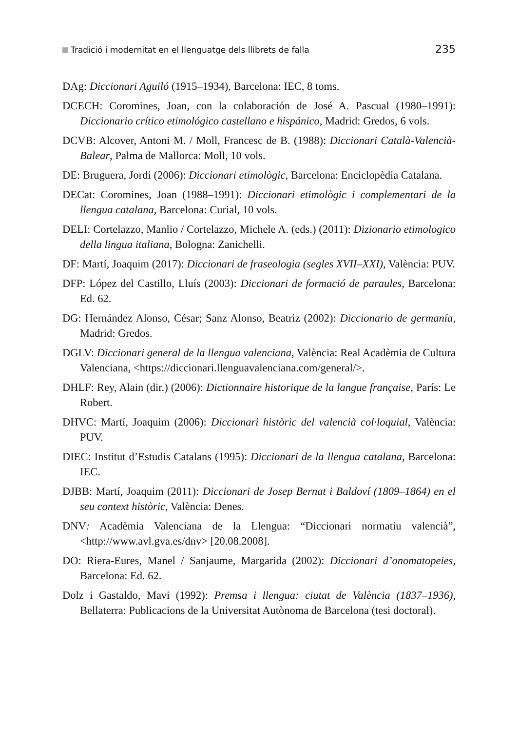Tradició i modernitat en el llenguatge dels llibrets de falla 235
DAg: Diccionari Aguiló (1915–1934), Barcelona: IEC, 8 toms.
DCECH: Coromines, Joan, con la colaboración de José A. Pascual (1980–1991): Diccionario crítico etimológico castellano e hispánico, Madrid: Gredos, 6 vols.
DCVB: Alcover, Antoni M. / Moll, Francesc de B. (1988): Diccionari Català-Valencià-Balear, Palma de Mallorca: Moll, 10 vols.
DE: Bruguera, Jordi (2006): Diccionari etimològic, Barcelona: Enciclopèdia Catalana.
DECat: Coromines, Joan (1988–1991): Diccionari etimològic i complementari de la llengua catalana, Barcelona: Curial, 10 vols.
DELI: Cortelazzo, Manlio / Cortelazzo, Michele A. (eds.) (2011): Dizionario etimologico della lingua italiana, Bologna: Zanichelli.
DF: Martí, Joaquim (2017): Diccionari de fraseologia (segles XVII–XXI), València: PUV.
DFP: López del Castillo, Lluís (2003): Diccionari de formació de paraules, Barcelona: Ed. 62.
DG: Hernández Alonso, César; Sanz Alonso, Beatriz (2002): Diccionario de germanía, Madrid: Gredos.
DGLV: Diccionari general de la llengua valenciana, València: Real Acadèmia de Cultura Valenciana, <https://diccionari.llenguavalenciana.com/general/>.
DHLF: Rey, Alain (dir.) (2006): Dictionnaire historique de la langue française, París: Le Robert.
DHVC: Martí, Joaquim (2006): Diccionari històric del valencià col·loquial, València: PUV.
DIEC: Institut d’Estudis Catalans (1995): Diccionari de la llengua catalana, Barcelona: IEC.
DJBB: Martí, Joaquim (2011): Diccionari de Josep Bernat i Baldoví (1809–1864) en el seu context històric, València: Denes.
DNV: Acadèmia Valenciana de la Llengua: “Diccionari normatiu valencià”, <http://www.avl.gva.es/dnv> [20.08.2008].
DO: Riera-Eures, Manel / Sanjaume, Margarida (2002): Diccionari d’onomatopeies, Barcelona: Ed. 62.
Dolz i Gastaldo, Mavi (1992): Premsa i llengua: ciutat de València (1837–1936), Bellaterra: Publicacions de la Universitat Autònoma de Barcelona (tesi doctoral).